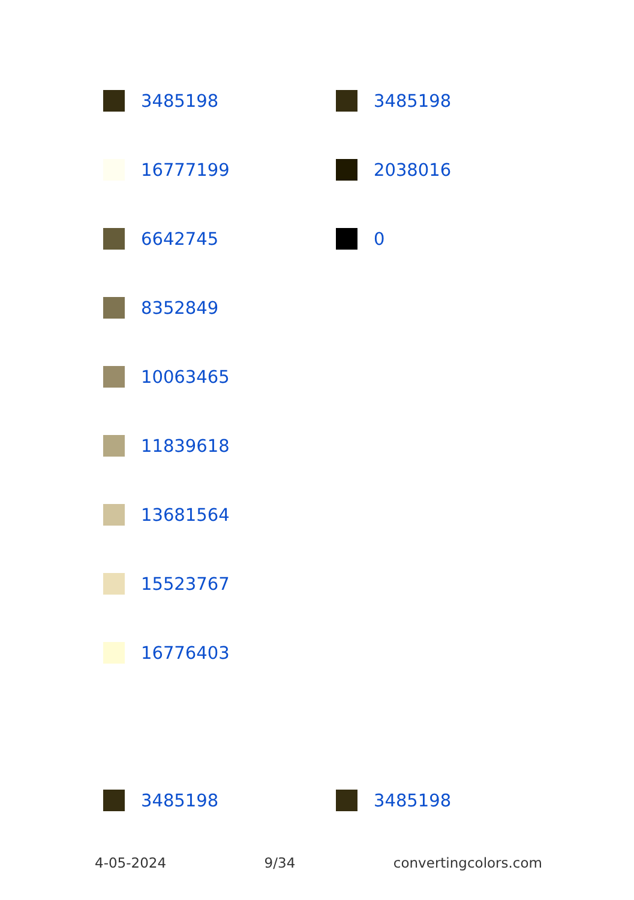3485198 3485198
16777199 2038016
6642745 0
8352849
10063465
11839618
13681564
15523767
16776403
3485198 3485198
4-05-2024 9/34 convertingcolors.com